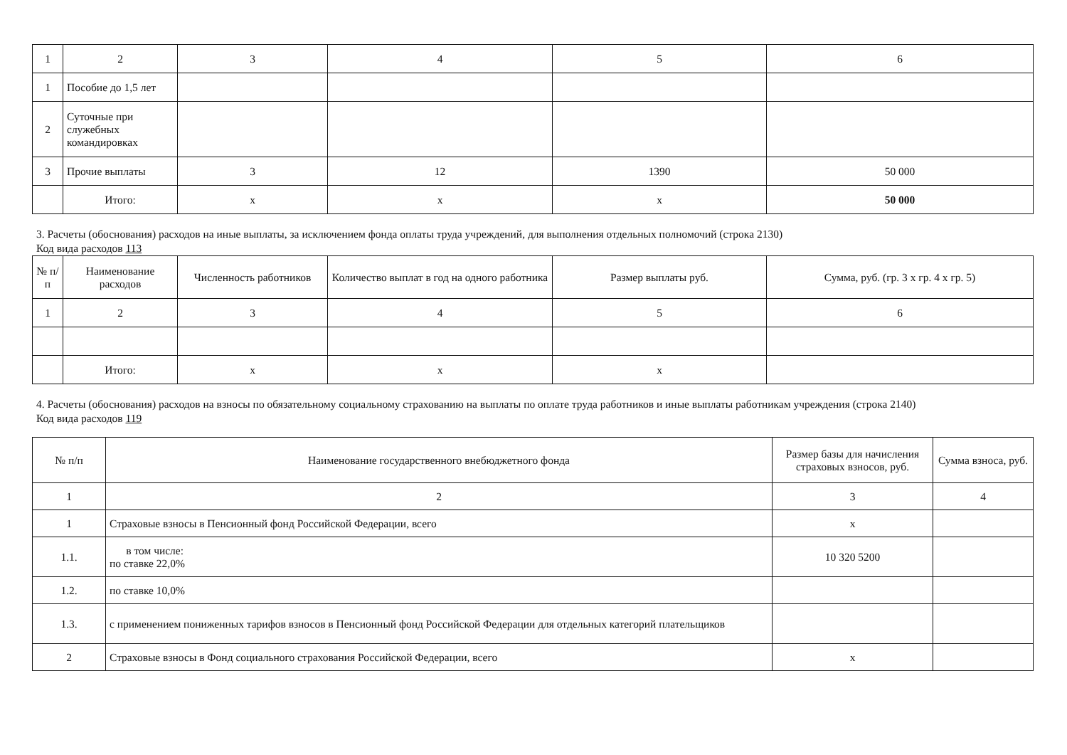| 1 | 2 | 3 | 4 | 5 | 6 |
| 1 | Пособие до 1,5 лет | | | | |
| 2 | Суточные при служебных командировках | | | | |
| 3 | Прочие выплаты | 3 | 12 | 1390 | 50 000 |
| | Итого: | х | х | х | 50 000 |
3. Расчеты (обоснования) расходов на иные выплаты, за исключением фонда оплаты труда учреждений, для выполнения отдельных полномочий (строка 2130)
Код вида расходов 113
| № п/п | Наименование расходов | Численность работников | Количество выплат в год на одного работника | Размер выплаты руб. | Сумма, руб. (гр. 3 х гр. 4 х гр. 5) |
| --- | --- | --- | --- | --- | --- |
| 1 | 2 | 3 | 4 | 5 | 6 |
| | Итого: | х | х | х | |
4. Расчеты (обоснования) расходов на взносы по обязательному социальному страхованию на выплаты по оплате труда работников и иные выплаты работникам учреждения (строка 2140)
Код вида расходов 119
| № п/п | Наименование государственного внебюджетного фонда | Размер базы для начисления страховых взносов, руб. | Сумма взноса, руб. |
| --- | --- | --- | --- |
| 1 | 2 | 3 | 4 |
| 1 | Страховые взносы в Пенсионный фонд Российской Федерации, всего | х | |
| 1.1. | в том числе: по ставке 22,0% | 10 320 5200 | |
| 1.2. | по ставке 10,0% | | |
| 1.3. | с применением пониженных тарифов взносов в Пенсионный фонд Российской Федерации для отдельных категорий плательщиков | | |
| 2 | Страховые взносы в Фонд социального страхования Российской Федерации, всего | х | |